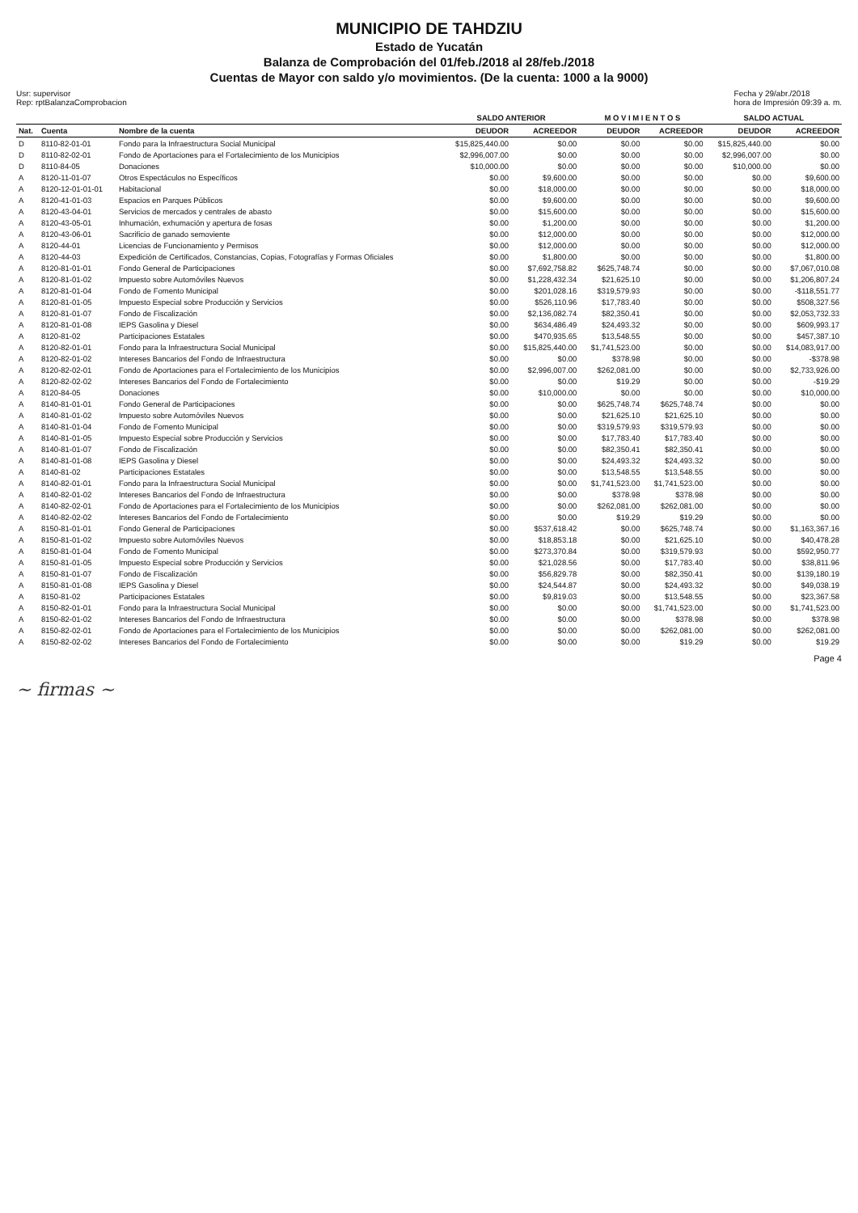MUNICIPIO DE TAHDZIU
Estado de Yucatán
Balanza de Comprobación del 01/feb./2018 al 28/feb./2018
Cuentas de Mayor con saldo y/o movimientos. (De la cuenta: 1000 a la 9000)
Usr: supervisor
Rep: rptBalanzaComprobacion
Fecha y 29/abr./2018
hora de Impresión 09:39 a. m.
| | | | SALDO ANTERIOR | | M O V I M I E N T O S | | SALDO ACTUAL | |
| --- | --- | --- | --- | --- | --- | --- | --- | --- |
| Nat. | Cuenta | Nombre de la cuenta | DEUDOR | ACREEDOR | DEUDOR | ACREEDOR | DEUDOR | ACREEDOR |
| D | 8110-82-01-01 | Fondo para la Infraestructura Social Municipal | $15,825,440.00 | $0.00 | $0.00 | $0.00 | $15,825,440.00 | $0.00 |
| D | 8110-82-02-01 | Fondo de Aportaciones para el Fortalecimiento de los Municipios | $2,996,007.00 | $0.00 | $0.00 | $0.00 | $2,996,007.00 | $0.00 |
| D | 8110-84-05 | Donaciones | $10,000.00 | $0.00 | $0.00 | $0.00 | $10,000.00 | $0.00 |
| A | 8120-11-01-07 | Otros Espectáculos no Específicos | $0.00 | $9,600.00 | $0.00 | $0.00 | $0.00 | $9,600.00 |
| A | 8120-12-01-01-01 | Habitacional | $0.00 | $18,000.00 | $0.00 | $0.00 | $0.00 | $18,000.00 |
| A | 8120-41-01-03 | Espacios en Parques Públicos | $0.00 | $9,600.00 | $0.00 | $0.00 | $0.00 | $9,600.00 |
| A | 8120-43-04-01 | Servicios de mercados y centrales de abasto | $0.00 | $15,600.00 | $0.00 | $0.00 | $0.00 | $15,600.00 |
| A | 8120-43-05-01 | Inhumación, exhumación y apertura de fosas | $0.00 | $1,200.00 | $0.00 | $0.00 | $0.00 | $1,200.00 |
| A | 8120-43-06-01 | Sacrificio de ganado semoviente | $0.00 | $12,000.00 | $0.00 | $0.00 | $0.00 | $12,000.00 |
| A | 8120-44-01 | Licencias de Funcionamiento y Permisos | $0.00 | $12,000.00 | $0.00 | $0.00 | $0.00 | $12,000.00 |
| A | 8120-44-03 | Expedición de Certificados, Constancias, Copias, Fotografías y Formas Oficiales | $0.00 | $1,800.00 | $0.00 | $0.00 | $0.00 | $1,800.00 |
| A | 8120-81-01-01 | Fondo General de Participaciones | $0.00 | $7,692,758.82 | $625,748.74 | $0.00 | $0.00 | $7,067,010.08 |
| A | 8120-81-01-02 | Impuesto sobre Automóviles Nuevos | $0.00 | $1,228,432.34 | $21,625.10 | $0.00 | $0.00 | $1,206,807.24 |
| A | 8120-81-01-04 | Fondo de Fomento Municipal | $0.00 | $201,028.16 | $319,579.93 | $0.00 | $0.00 | -$118,551.77 |
| A | 8120-81-01-05 | Impuesto Especial sobre Producción y Servicios | $0.00 | $526,110.96 | $17,783.40 | $0.00 | $0.00 | $508,327.56 |
| A | 8120-81-01-07 | Fondo de Fiscalización | $0.00 | $2,136,082.74 | $82,350.41 | $0.00 | $0.00 | $2,053,732.33 |
| A | 8120-81-01-08 | IEPS Gasolina y Diesel | $0.00 | $634,486.49 | $24,493.32 | $0.00 | $0.00 | $609,993.17 |
| A | 8120-81-02 | Participaciones Estatales | $0.00 | $470,935.65 | $13,548.55 | $0.00 | $0.00 | $457,387.10 |
| A | 8120-82-01-01 | Fondo para la Infraestructura Social Municipal | $0.00 | $15,825,440.00 | $1,741,523.00 | $0.00 | $0.00 | $14,083,917.00 |
| A | 8120-82-01-02 | Intereses Bancarios del Fondo de Infraestructura | $0.00 | $0.00 | $378.98 | $0.00 | $0.00 | -$378.98 |
| A | 8120-82-02-01 | Fondo de Aportaciones para el Fortalecimiento de los Municipios | $0.00 | $2,996,007.00 | $262,081.00 | $0.00 | $0.00 | $2,733,926.00 |
| A | 8120-82-02-02 | Intereses Bancarios del Fondo de Fortalecimiento | $0.00 | $0.00 | $19.29 | $0.00 | $0.00 | -$19.29 |
| A | 8120-84-05 | Donaciones | $0.00 | $10,000.00 | $0.00 | $0.00 | $0.00 | $10,000.00 |
| A | 8140-81-01-01 | Fondo General de Participaciones | $0.00 | $0.00 | $625,748.74 | $625,748.74 | $0.00 | $0.00 |
| A | 8140-81-01-02 | Impuesto sobre Automóviles Nuevos | $0.00 | $0.00 | $21,625.10 | $21,625.10 | $0.00 | $0.00 |
| A | 8140-81-01-04 | Fondo de Fomento Municipal | $0.00 | $0.00 | $319,579.93 | $319,579.93 | $0.00 | $0.00 |
| A | 8140-81-01-05 | Impuesto Especial sobre Producción y Servicios | $0.00 | $0.00 | $17,783.40 | $17,783.40 | $0.00 | $0.00 |
| A | 8140-81-01-07 | Fondo de Fiscalización | $0.00 | $0.00 | $82,350.41 | $82,350.41 | $0.00 | $0.00 |
| A | 8140-81-01-08 | IEPS Gasolina y Diesel | $0.00 | $0.00 | $24,493.32 | $24,493.32 | $0.00 | $0.00 |
| A | 8140-81-02 | Participaciones Estatales | $0.00 | $0.00 | $13,548.55 | $13,548.55 | $0.00 | $0.00 |
| A | 8140-82-01-01 | Fondo para la Infraestructura Social Municipal | $0.00 | $0.00 | $1,741,523.00 | $1,741,523.00 | $0.00 | $0.00 |
| A | 8140-82-01-02 | Intereses Bancarios del Fondo de Infraestructura | $0.00 | $0.00 | $378.98 | $378.98 | $0.00 | $0.00 |
| A | 8140-82-02-01 | Fondo de Aportaciones para el Fortalecimiento de los Municipios | $0.00 | $0.00 | $262,081.00 | $262,081.00 | $0.00 | $0.00 |
| A | 8140-82-02-02 | Intereses Bancarios del Fondo de Fortalecimiento | $0.00 | $0.00 | $19.29 | $19.29 | $0.00 | $0.00 |
| A | 8150-81-01-01 | Fondo General de Participaciones | $0.00 | $537,618.42 | $0.00 | $625,748.74 | $0.00 | $1,163,367.16 |
| A | 8150-81-01-02 | Impuesto sobre Automóviles Nuevos | $0.00 | $18,853.18 | $0.00 | $21,625.10 | $0.00 | $40,478.28 |
| A | 8150-81-01-04 | Fondo de Fomento Municipal | $0.00 | $273,370.84 | $0.00 | $319,579.93 | $0.00 | $592,950.77 |
| A | 8150-81-01-05 | Impuesto Especial sobre Producción y Servicios | $0.00 | $21,028.56 | $0.00 | $17,783.40 | $0.00 | $38,811.96 |
| A | 8150-81-01-07 | Fondo de Fiscalización | $0.00 | $56,829.78 | $0.00 | $82,350.41 | $0.00 | $139,180.19 |
| A | 8150-81-01-08 | IEPS Gasolina y Diesel | $0.00 | $24,544.87 | $0.00 | $24,493.32 | $0.00 | $49,038.19 |
| A | 8150-81-02 | Participaciones Estatales | $0.00 | $9,819.03 | $0.00 | $13,548.55 | $0.00 | $23,367.58 |
| A | 8150-82-01-01 | Fondo para la Infraestructura Social Municipal | $0.00 | $0.00 | $0.00 | $1,741,523.00 | $0.00 | $1,741,523.00 |
| A | 8150-82-01-02 | Intereses Bancarios del Fondo de Infraestructura | $0.00 | $0.00 | $0.00 | $378.98 | $0.00 | $378.98 |
| A | 8150-82-02-01 | Fondo de Aportaciones para el Fortalecimiento de los Municipios | $0.00 | $0.00 | $0.00 | $262,081.00 | $0.00 | $262,081.00 |
| A | 8150-82-02-02 | Intereses Bancarios del Fondo de Fortalecimiento | $0.00 | $0.00 | $0.00 | $19.29 | $0.00 | $19.29 |
Page 4
~ firmas ~